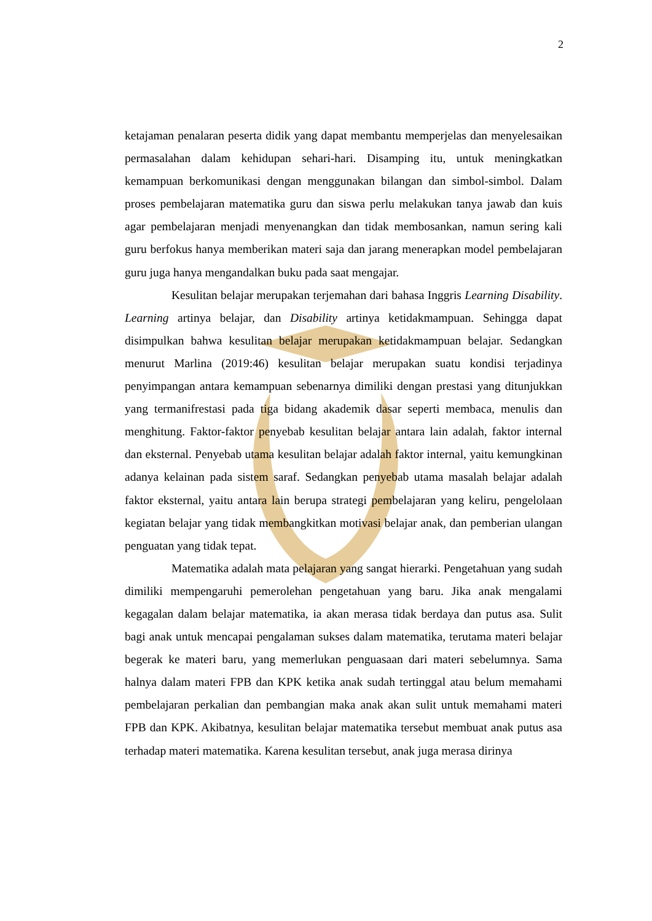2
ketajaman penalaran peserta didik yang dapat membantu memperjelas dan menyelesaikan permasalahan dalam kehidupan sehari-hari. Disamping itu, untuk meningkatkan kemampuan berkomunikasi dengan menggunakan bilangan dan simbol-simbol. Dalam proses pembelajaran matematika guru dan siswa perlu melakukan tanya jawab dan kuis agar pembelajaran menjadi menyenangkan dan tidak membosankan, namun sering kali guru berfokus hanya memberikan materi saja dan jarang menerapkan model pembelajaran guru juga hanya mengandalkan buku pada saat mengajar.
Kesulitan belajar merupakan terjemahan dari bahasa Inggris Learning Disability. Learning artinya belajar, dan Disability artinya ketidakmampuan. Sehingga dapat disimpulkan bahwa kesulitan belajar merupakan ketidakmampuan belajar. Sedangkan menurut Marlina (2019:46) kesulitan belajar merupakan suatu kondisi terjadinya penyimpangan antara kemampuan sebenarnya dimiliki dengan prestasi yang ditunjukkan yang termanifrestasi pada tiga bidang akademik dasar seperti membaca, menulis dan menghitung. Faktor-faktor penyebab kesulitan belajar antara lain adalah, faktor internal dan eksternal. Penyebab utama kesulitan belajar adalah faktor internal, yaitu kemungkinan adanya kelainan pada sistem saraf. Sedangkan penyebab utama masalah belajar adalah faktor eksternal, yaitu antara lain berupa strategi pembelajaran yang keliru, pengelolaan kegiatan belajar yang tidak membangkitkan motivasi belajar anak, dan pemberian ulangan penguatan yang tidak tepat.
Matematika adalah mata pelajaran yang sangat hierarki. Pengetahuan yang sudah dimiliki mempengaruhi pemerolehan pengetahuan yang baru. Jika anak mengalami kegagalan dalam belajar matematika, ia akan merasa tidak berdaya dan putus asa. Sulit bagi anak untuk mencapai pengalaman sukses dalam matematika, terutama materi belajar begerak ke materi baru, yang memerlukan penguasaan dari materi sebelumnya. Sama halnya dalam materi FPB dan KPK ketika anak sudah tertinggal atau belum memahami pembelajaran perkalian dan pembangian maka anak akan sulit untuk memahami materi FPB dan KPK. Akibatnya, kesulitan belajar matematika tersebut membuat anak putus asa terhadap materi matematika. Karena kesulitan tersebut, anak juga merasa dirinya